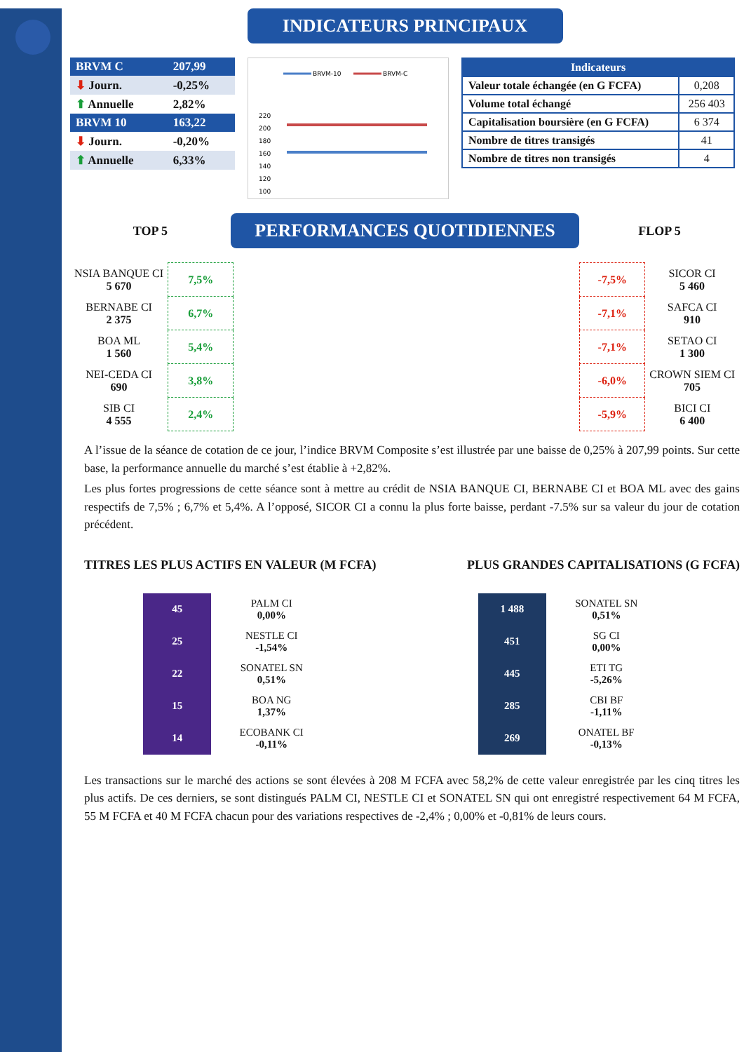INDICATEURS PRINCIPAUX
| BRVM C | 207,99 |
| ⬇ Journ. | -0,25% |
| ⬆ Annuelle | 2,82% |
| BRVM 10 | 163,22 |
| ⬇ Journ. | -0,20% |
| ⬆ Annuelle | 6,33% |
BRVM-10
BRVM-C
220
200
180
160
140
120
100
| Indicateurs | |
| Valeur totale échangée (en G FCFA) | 0,208 |
| Volume total échangé | 256 403 |
| Capitalisation boursière (en G FCFA) | 6 374 |
| Nombre de titres transigés | 41 |
| Nombre de titres non transigés | 4 |
TOP 5
PERFORMANCES QUOTIDIENNES
FLOP 5
| NSIA BANQUE CI 5 670 | 7,5% |
| BERNABE CI 2 375 | 6,7% |
| BOA ML 1 560 | 5,4% |
| NEI-CEDA CI 690 | 3,8% |
| SIB CI 4 555 | 2,4% |
| -7,5% | SICOR CI 5 460 |
| -7,1% | SAFCA CI 910 |
| -7,1% | SETAO CI 1 300 |
| -6,0% | CROWN SIEM CI 705 |
| -5,9% | BICI CI 6 400 |
A l’issue de la séance de cotation de ce jour, l’indice BRVM Composite s’est illustrée par une baisse de 0,25% à 207,99 points. Sur cette base, la performance annuelle du marché s’est établie à +2,82%.
Les plus fortes progressions de cette séance sont à mettre au crédit de NSIA BANQUE CI, BERNABE CI et BOA ML avec des gains respectifs de 7,5% ; 6,7% et 5,4%. A l’opposé, SICOR CI a connu la plus forte baisse, perdant -7.5% sur sa valeur du jour de cotation précédent.
TITRES LES PLUS ACTIFS EN VALEUR (M FCFA) PLUS GRANDES CAPITALISATIONS (G FCFA)
| 45 | PALM CI 0,00% |
| 25 | NESTLE CI -1,54% |
| 22 | SONATEL SN 0,51% |
| 15 | BOA NG 1,37% |
| 14 | ECOBANK CI -0,11% |
| 1 488 | SONATEL SN 0,51% |
| 451 | SG CI 0,00% |
| 445 | ETI TG -5,26% |
| 285 | CBI BF -1,11% |
| 269 | ONATEL BF -0,13% |
Les transactions sur le marché des actions se sont élevées à 208 M FCFA avec 58,2% de cette valeur enregistrée par les cinq titres les plus actifs. De ces derniers, se sont distingués PALM CI, NESTLE CI et SONATEL SN qui ont enregistré respectivement 64 M FCFA, 55 M FCFA et 40 M FCFA chacun pour des variations respectives de -2,4% ; 0,00% et -0,81% de leurs cours.